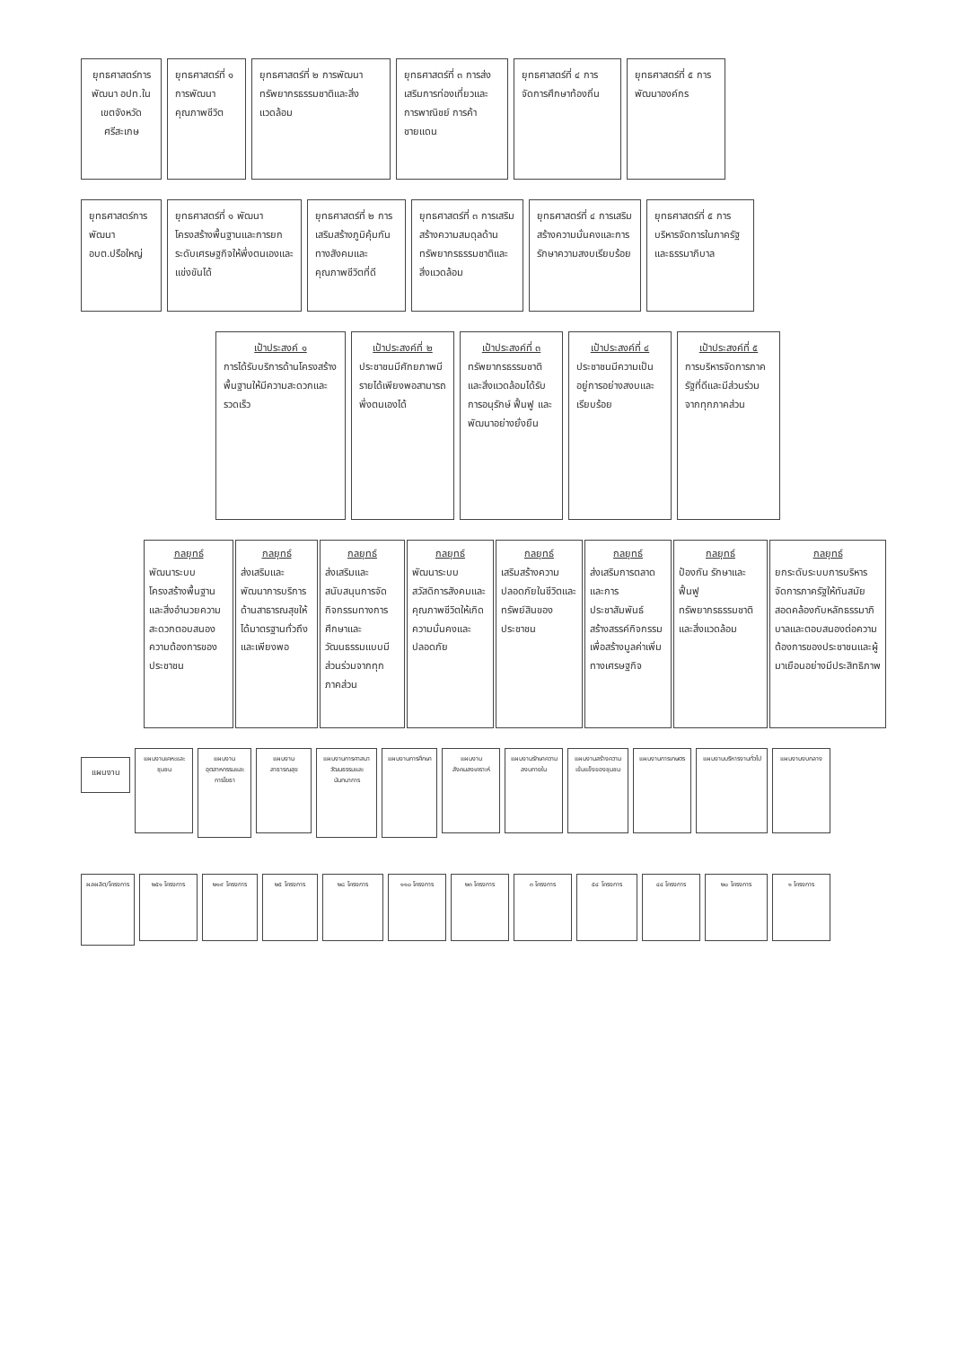ยุทธศาสตร์การพัฒนา อปท.ในเขตจังหวัดศรีสะเกษ
ยุทธศาสตร์ที่ ๑ การพัฒนาคุณภาพชีวิต
ยุทธศาสตร์ที่ ๒ การพัฒนา ทรัพยากรธรรมชาติและสิ่งแวดล้อม
ยุทธศาสตร์ที่ ๓ การส่งเสริมการท่องเที่ยวและการพาณิชย์ การค้าชายแดน
ยุทธศาสตร์ที่ ๔ การจัดการศึกษาท้องถิ่น
ยุทธศาสตร์ที่ ๕ การพัฒนาองค์กร
ยุทธศาสตร์การพัฒนา อบต.ปรือใหญ่
ยุทธศาสตร์ที่ ๑ พัฒนาโครงสร้างพื้นฐานและการยกระดับเศรษฐกิจให้พึ่งตนเองและแข่งขันได้
ยุทธศาสตร์ที่ ๒ การเสริมสร้างภูมิคุ้มกันทางสังคมและคุณภาพชีวิตที่ดี
ยุทธศาสตร์ที่ ๓ การเสริมสร้างความสมดุลด้านทรัพยากรธรรมชาติและสิ่งแวดล้อม
ยุทธศาสตร์ที่ ๔ การเสริมสร้างความมั่นคงและการรักษาความสงบเรียบร้อย
ยุทธศาสตร์ที่ ๕ การบริหารจัดการในภาครัฐและธรรมาภิบาล
เป้าประสงค์ ๑
การได้รับบริการด้านโครงสร้างพื้นฐานให้มีความสะดวกและรวดเร็ว
เป้าประสงค์ที่ ๒
ประชาชนมีศักยภาพมีรายได้เพียงพอสามารถพึ่งตนเองได้
เป้าประสงค์ที่ ๓
ทรัพยากรธรรมชาติและสิ่งแวดล้อมได้รับการอนุรักษ์ ฟื้นฟู และพัฒนาอย่างยั่งยืน
เป้าประสงค์ที่ ๔
ประชาชนมีความเป็นอยู่การอย่างสงบและเรียบร้อย
เป้าประสงค์ที่ ๕
การบริหารจัดการภาครัฐที่ดีและมีส่วนร่วมจากทุกภาคส่วน
กลยุทธ์
พัฒนาระบบโครงสร้างพื้นฐานและสิ่งอำนวยความสะดวกตอบสนองความต้องการของประชาชน
กลยุทธ์
ส่งเสริมและพัฒนาการบริการด้านสาธารณสุขให้ได้มาตรฐานทั่วถึงและเพียงพอ
กลยุทธ์
ส่งเสริมและสนับสนุนการจัดกิจกรรมทางการศึกษาและวัฒนธรรมแบบมีส่วนร่วมจากทุกภาคส่วน
กลยุทธ์
พัฒนาระบบสวัสดิการสังคมและคุณภาพชีวิตให้เกิดความมั่นคงและปลอดภัย
กลยุทธ์
เสริมสร้างความปลอดภัยในชีวิตและทรัพย์สินของประชาชน
กลยุทธ์
ส่งเสริมการตลาดและการประชาสัมพันธ์สร้างสรรค์กิจกรรมเพื่อสร้างมูลค่าเพิ่มทางเศรษฐกิจ
กลยุทธ์
ป้องกัน รักษาและฟื้นฟูทรัพยากรธรรมชาติและสิ่งแวดล้อม
กลยุทธ์
ยกระดับระบบการบริหารจัดการภาครัฐให้ทันสมัยสอดคล้องกับหลักธรรมาภิบาลและตอบสนองต่อความต้องการของประชาชนและผู้มาเยือนอย่างมีประสิทธิภาพ
แผนงาน
แผนงานเคหะและชุมชน
แผนงานอุตสาหกรรมและการโยธา
แผนงานสาธารณสุข
แผนงานการศาสนา วัฒนธรรมและนันทนาการ
แผนงานการศึกษา
แผนงานสังคมสงเคราะห์
แผนงานรักษาความสงบภายใน
แผนงานสร้างความเข้มแข็งของชุมชน
แผนงานการเกษตร แผนงานบริหารงานทั่วไป
แผนงานงบกลาง
ผลผลิต/โครงการ
๒๕๑ โครงการ ๒๑๙ โครงการ ๒๕ โครงการ ๒๘ โครงการ ๑๑๐ โครงการ ๒๓ โครงการ ๓ โครงการ ๕๔ โครงการ ๔๔ โครงการ ๒๐ โครงการ ๑ โครงการ